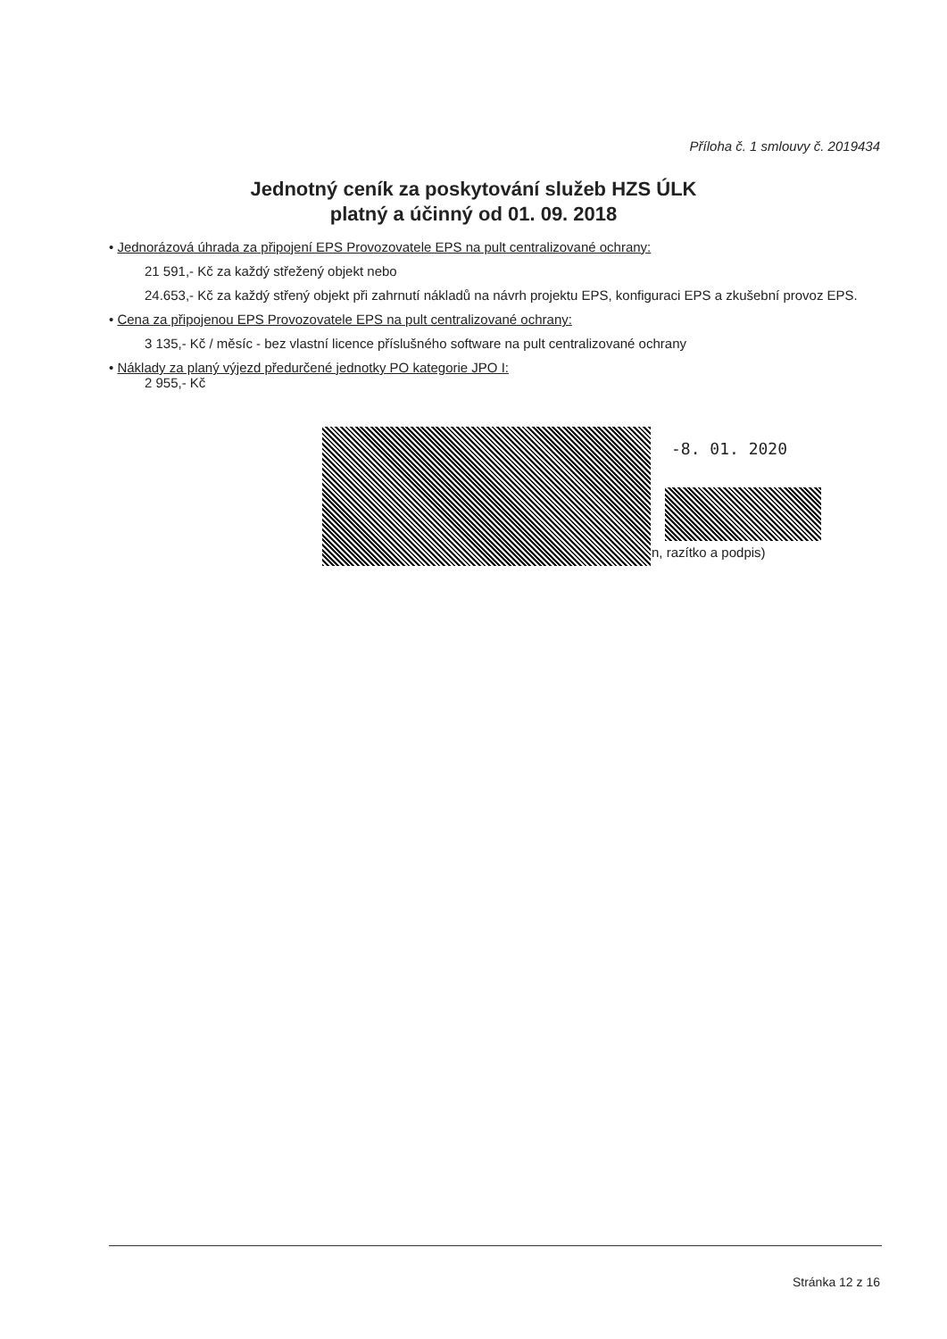Příloha č. 1 smlouvy č. 2019434
Jednotný ceník za poskytování služeb HZS ÚLK
platný a účinný od 01. 09. 2018
• Jednorázová úhrada za připojení EPS Provozovatele EPS na pult centralizované ochrany:
21 591,- Kč za každý střežený objekt nebo
24.653,- Kč za každý střený objekt při zahrnutí nákladů na návrh projektu EPS, konfiguraci EPS a zkušební provoz EPS.
• Cena za připojenou EPS Provozovatele EPS na pult centralizované ochrany:
3 135,- Kč / měsíc - bez vlastní licence příslušného software na pult centralizované ochrany
• Náklady za planý výjezd předurčené jednotky PO kategorie JPO I:
2 955,- Kč
-8. 01. 2020
n, razítko a podpis)
Stránka 12 z 16